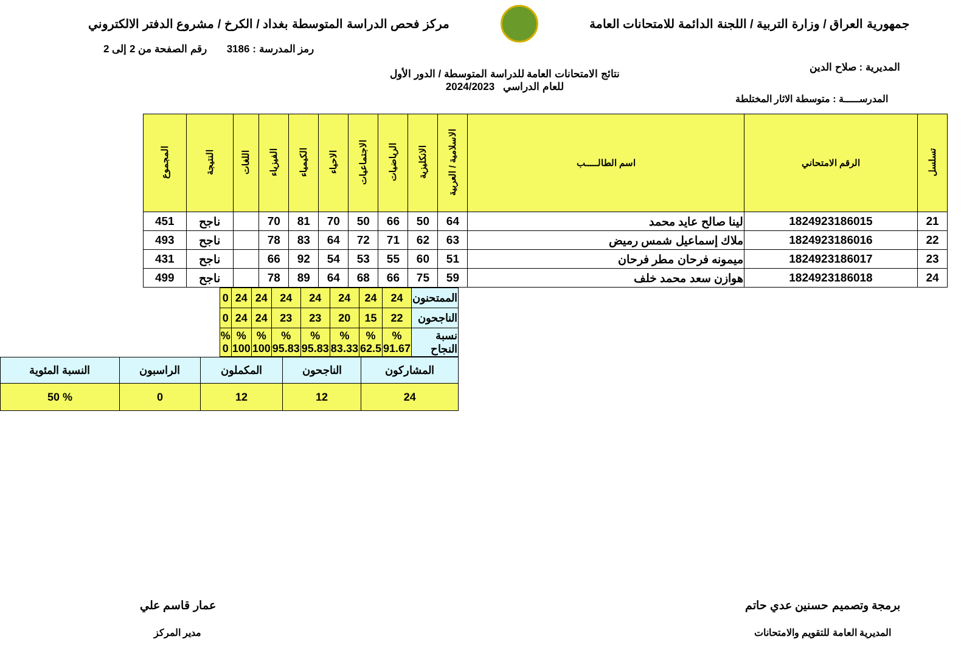جمهورية العراق / وزارة التربية / اللجنة الدائمة للامتحانات العامة
مركز فحص الدراسة المتوسطة بغداد / الكرخ / مشروع الدفتر الالكتروني
المديرية : صلاح الدين
رمز المدرسة : 3186 رقم الصفحة من 2 إلى 2
نتائج الامتحانات العامة للدراسة المتوسطة / الدور الأول
للعام الدراسي 2024/2023
المدرســـــة : متوسطة الاثار المختلطة
| تسلسل | الرقم الامتحاني | اسم الطالـــــب | الاسلامية / العربية | الانكليزية | الرياضيات | الاجتماعيات | الاحياء | الكيمياء | الفيزياء | اللغات | النتيجة | المجموع |
| --- | --- | --- | --- | --- | --- | --- | --- | --- | --- | --- | --- | --- |
| 21 | 1824923186015 | لينا صالح عايد محمد | 64 | 50 | 66 | 50 | 70 | 81 | 70 | | ناجح | 451 |
| 22 | 1824923186016 | ملاك إسماعيل شمس رميض | 63 | 62 | 71 | 72 | 64 | 83 | 78 | | ناجح | 493 |
| 23 | 1824923186017 | ميمونه فرحان مطر فرحان | 51 | 60 | 55 | 53 | 54 | 92 | 66 | | ناجح | 431 |
| 24 | 1824923186018 | هوازن سعد محمد خلف | 59 | 75 | 66 | 68 | 64 | 89 | 78 | | ناجح | 499 |
| الممتحنون | 24 | 24 | 24 | 24 | 24 | 24 | 24 | 0 |
| الناجحون | 22 | 15 | 20 | 23 | 23 | 24 | 24 | 0 |
| نسبة النجاح | % 91.67 | % 62.5 | % 83.33 | % 95.83 | % 95.83 | % 100 | % 100 | % 0 |
| المشاركون | الناجحون | المكملون | الراسبون | النسبة المئوية |
| 24 | 12 | 12 | 0 | % 50 |
برمجة وتصميم حسنين عدي حاتم
المديرية العامة للتقويم والامتحانات
عمار قاسم علي
مدير المركز